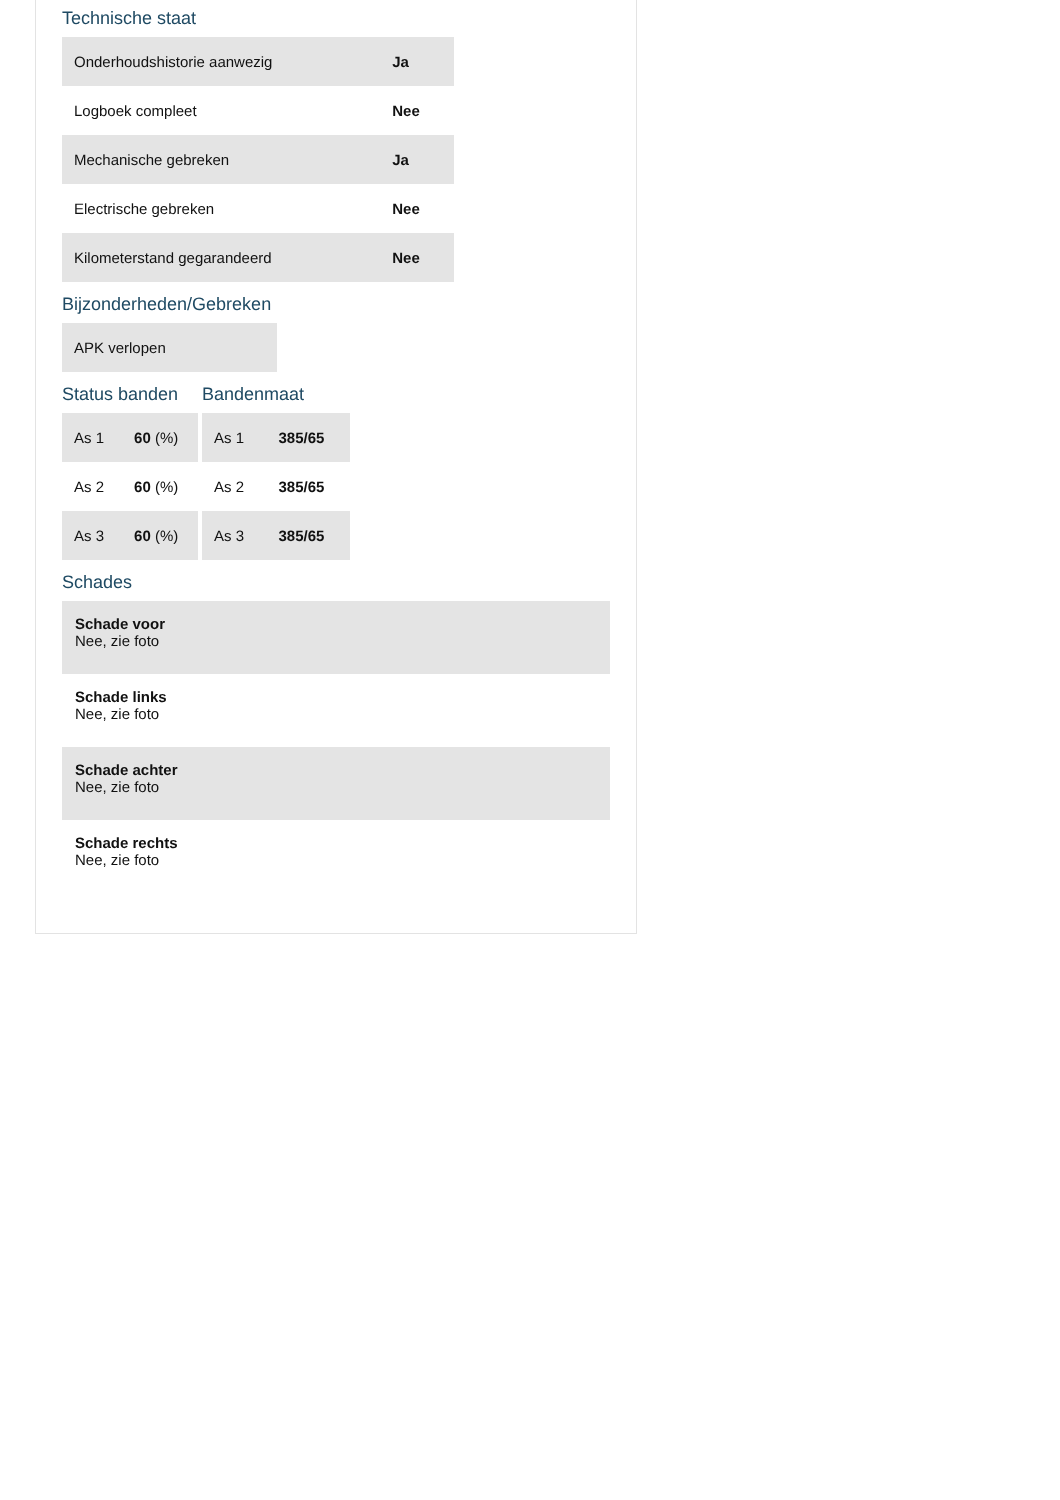Technische staat
| Onderhoudshistorie aanwezig | Ja |
| Logboek compleet | Nee |
| Mechanische gebreken | Ja |
| Electrische gebreken | Nee |
| Kilometerstand gegarandeerd | Nee |
Bijzonderheden/Gebreken
| APK verlopen |
Status banden
| As 1 | 60 (%) |
| As 2 | 60 (%) |
| As 3 | 60 (%) |
Bandenmaat
| As 1 | 385/65 |
| As 2 | 385/65 |
| As 3 | 385/65 |
Schades
Schade voor
Nee, zie foto
Schade links
Nee, zie foto
Schade achter
Nee, zie foto
Schade rechts
Nee, zie foto